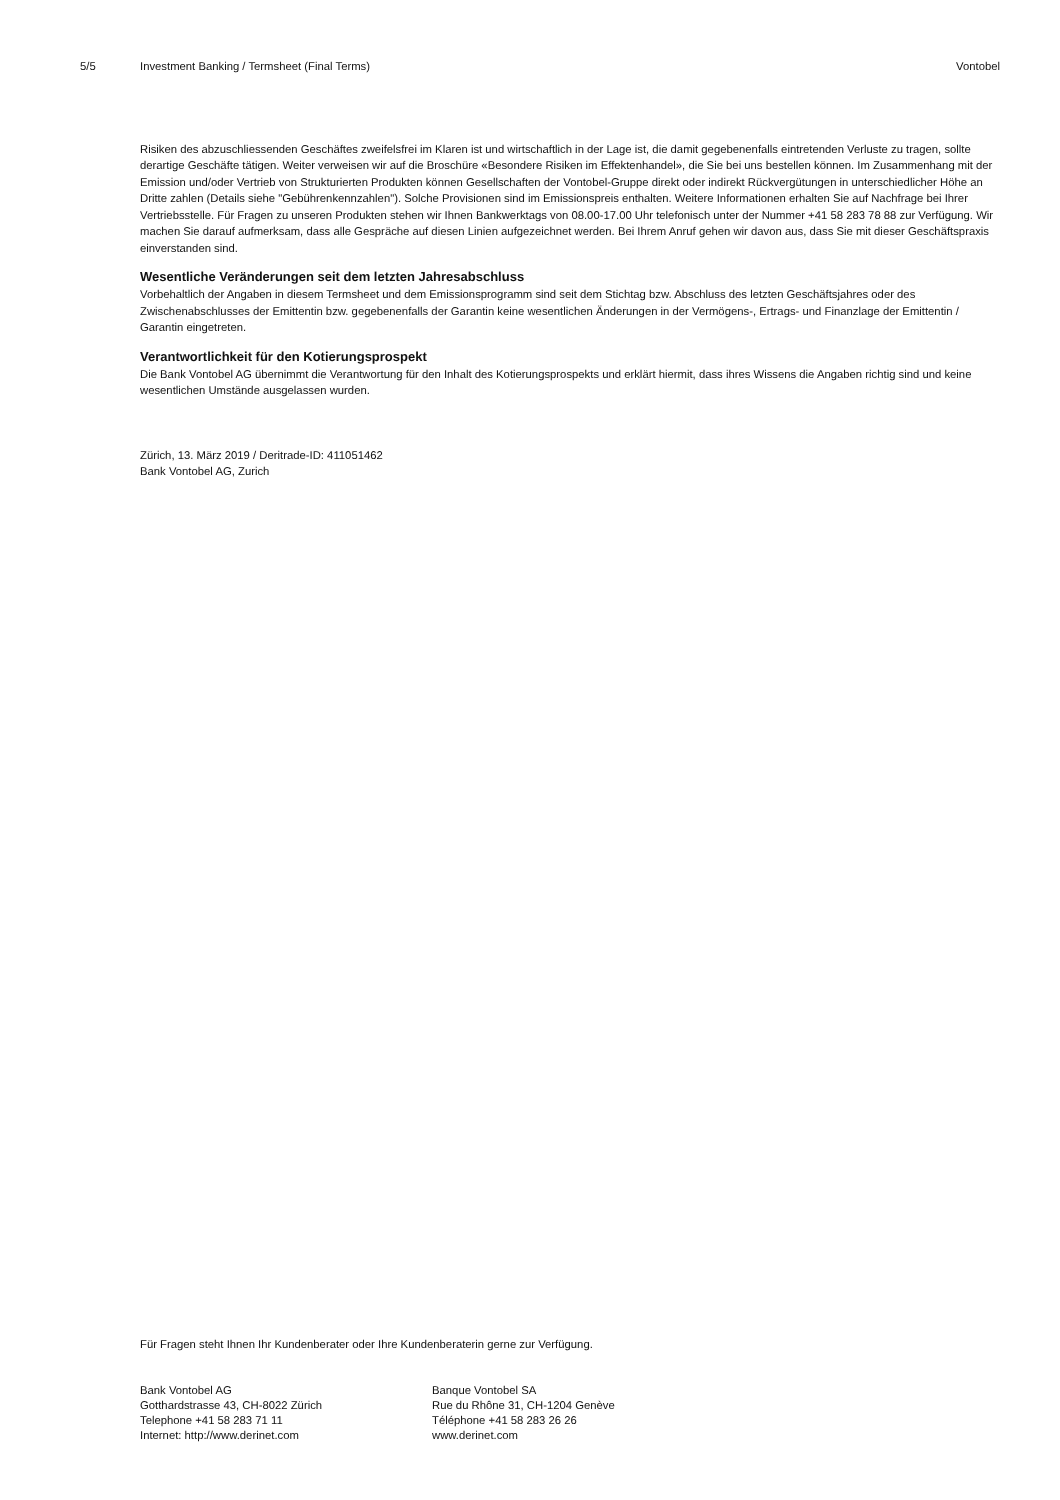5/5 Investment Banking / Termsheet (Final Terms) Vontobel
Risiken des abzuschliessenden Geschäftes zweifelsfrei im Klaren ist und wirtschaftlich in der Lage ist, die damit gegebenenfalls eintretenden Verluste zu tragen, sollte derartige Geschäfte tätigen. Weiter verweisen wir auf die Broschüre «Besondere Risiken im Effektenhandel», die Sie bei uns bestellen können. Im Zusammenhang mit der Emission und/oder Vertrieb von Strukturierten Produkten können Gesellschaften der Vontobel-Gruppe direkt oder indirekt Rückvergütungen in unterschiedlicher Höhe an Dritte zahlen (Details siehe "Gebührenkennzahlen"). Solche Provisionen sind im Emissionspreis enthalten. Weitere Informationen erhalten Sie auf Nachfrage bei Ihrer Vertriebsstelle. Für Fragen zu unseren Produkten stehen wir Ihnen Bankwerktags von 08.00-17.00 Uhr telefonisch unter der Nummer +41 58 283 78 88 zur Verfügung. Wir machen Sie darauf aufmerksam, dass alle Gespräche auf diesen Linien aufgezeichnet werden. Bei Ihrem Anruf gehen wir davon aus, dass Sie mit dieser Geschäftspraxis einverstanden sind.
Wesentliche Veränderungen seit dem letzten Jahresabschluss
Vorbehaltlich der Angaben in diesem Termsheet und dem Emissionsprogramm sind seit dem Stichtag bzw. Abschluss des letzten Geschäftsjahres oder des Zwischenabschlusses der Emittentin bzw. gegebenenfalls der Garantin keine wesentlichen Änderungen in der Vermögens-, Ertrags- und Finanzlage der Emittentin / Garantin eingetreten.
Verantwortlichkeit für den Kotierungsprospekt
Die Bank Vontobel AG übernimmt die Verantwortung für den Inhalt des Kotierungsprospekts und erklärt hiermit, dass ihres Wissens die Angaben richtig sind und keine wesentlichen Umstände ausgelassen wurden.
Zürich, 13. März 2019 / Deritrade-ID: 411051462
Bank Vontobel AG, Zurich
Für Fragen steht Ihnen Ihr Kundenberater oder Ihre Kundenberaterin gerne zur Verfügung.
Bank Vontobel AG
Gotthardstrasse 43, CH-8022 Zürich
Telephone +41 58 283 71 11
Internet: http://www.derinet.com
Banque Vontobel SA
Rue du Rhône 31, CH-1204 Genève
Téléphone +41 58 283 26 26
www.derinet.com